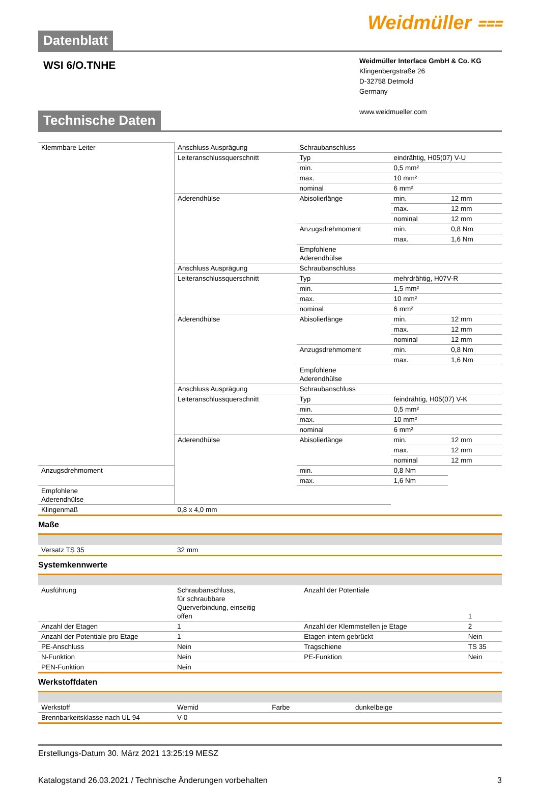Weidmüller ⩶
Datenblatt
WSI 6/O.TNHE
Weidmüller Interface GmbH & Co. KG
Klingenbergstraße 26
D-32758 Detmold
Germany
www.weidmueller.com
Technische Daten
| Klemmbare Leiter | Anschluss Ausprägung | Schraubanschluss | | |
| | Leiteranschlussquerschnitt | Typ | eindrähtig, H05(07) V-U | |
| | | min. | 0,5 mm² | |
| | | max. | 10 mm² | |
| | | nominal | 6 mm² | |
| | Aderendhülse | Abisolierlänge | min. | 12 mm |
| | | | max. | 12 mm |
| | | | nominal | 12 mm |
| | | Anzugsdrehmoment | min. | 0,8 Nm |
| | | | max. | 1,6 Nm |
| | | Empfohlene Aderendhülse | | |
| | Anschluss Ausprägung | Schraubanschluss | | |
| | Leiteranschlussquerschnitt | Typ | mehrdrähtig, H07V-R | |
| | | min. | 1,5 mm² | |
| | | max. | 10 mm² | |
| | | nominal | 6 mm² | |
| | Aderendhülse | Abisolierlänge | min. | 12 mm |
| | | | max. | 12 mm |
| | | | nominal | 12 mm |
| | | Anzugsdrehmoment | min. | 0,8 Nm |
| | | | max. | 1,6 Nm |
| | | Empfohlene Aderendhülse | | |
| | Anschluss Ausprägung | Schraubanschluss | | |
| | Leiteranschlussquerschnitt | Typ | feindrähtig, H05(07) V-K | |
| | | min. | 0,5 mm² | |
| | | max. | 10 mm² | |
| | | nominal | 6 mm² | |
| | Aderendhülse | Abisolierlänge | min. | 12 mm |
| | | | max. | 12 mm |
| | | | nominal | 12 mm |
| Anzugsdrehmoment | | min. | 0,8 Nm | |
| | | max. | 1,6 Nm | |
| Empfohlene Aderendhülse | | | | |
| Klingenmaß | 0,8 x 4,0 mm | | | |
Maße
| Versatz TS 35 | 32 mm |
Systemkennwerte
| Ausführung | Schraubanschluss, für schraubbare Querverbindung, einseitig offen | Anzahl der Potentiale | 1 |
| Anzahl der Etagen | 1 | Anzahl der Klemmstellen je Etage | 2 |
| Anzahl der Potentiale pro Etage | 1 | Etagen intern gebrückt | Nein |
| PE-Anschluss | Nein | Tragschiene | TS 35 |
| N-Funktion | Nein | PE-Funktion | Nein |
| PEN-Funktion | Nein | | |
Werkstoffdaten
| Werkstoff | Wemid | Farbe | dunkelbeige |
| Brennbarkeitsklasse nach UL 94 | V-0 | | |
Erstellungs-Datum 30. März 2021 13:25:19 MESZ
Katalogstand 26.03.2021 / Technische Änderungen vorbehalten 3